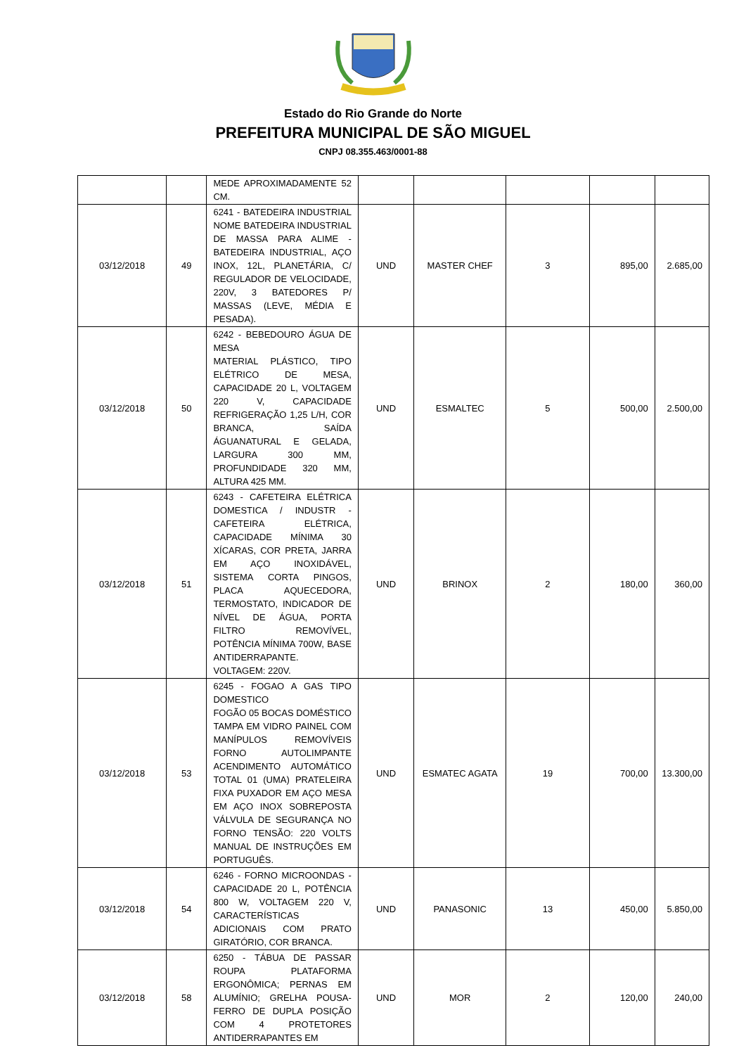Estado do Rio Grande do Norte
PREFEITURA MUNICIPAL DE SÃO MIGUEL
CNPJ 08.355.463/0001-88
| | | MEDE APROXIMADAMENTE 52 CM. | | | | | |
| 03/12/2018 | 49 | 6241 - BATEDEIRA INDUSTRIAL NOME BATEDEIRA INDUSTRIAL DE MASSA PARA ALIME - BATEDEIRA INDUSTRIAL, AÇO INOX, 12L, PLANETÁRIA, C/ REGULADOR DE VELOCIDADE, 220V, 3 BATEDORES P/ MASSAS (LEVE, MÉDIA E PESADA). | UND | MASTER CHEF | 3 | 895,00 | 2.685,00 |
| 03/12/2018 | 50 | 6242 - BEBEDOURO ÁGUA DE MESA MATERIAL PLÁSTICO, TIPO ELÉTRICO DE MESA, CAPACIDADE 20 L, VOLTAGEM 220 V, CAPACIDADE REFRIGERAÇÃO 1,25 L/H, COR BRANCA, SAÍDA ÁGUANATURAL E GELADA, LARGURA 300 MM, PROFUNDIDADE 320 MM, ALTURA 425 MM. | UND | ESMALTEC | 5 | 500,00 | 2.500,00 |
| 03/12/2018 | 51 | 6243 - CAFETEIRA ELÉTRICA DOMESTICA / INDUSTR - CAFETEIRA ELÉTRICA, CAPACIDADE MÍNIMA 30 XÍCARAS, COR PRETA, JARRA EM AÇO INOXIDÁVEL, SISTEMA CORTA PINGOS, PLACA AQUECEDORA, TERMOSTATO, INDICADOR DE NÍVEL DE ÁGUA, PORTA FILTRO REMOVÍVEL, POTÊNCIA MÍNIMA 700W, BASE ANTIDERRAPANTE. VOLTAGEM: 220V. | UND | BRINOX | 2 | 180,00 | 360,00 |
| 03/12/2018 | 53 | 6245 - FOGAO A GAS TIPO DOMESTICO FOGÃO 05 BOCAS DOMÉSTICO TAMPA EM VIDRO PAINEL COM MANÍPULOS REMOVÍVEIS FORNO AUTOLIMPANTE ACENDIMENTO AUTOMÁTICO TOTAL 01 (UMA) PRATELEIRA FIXA PUXADOR EM AÇO MESA EM AÇO INOX SOBREPOSTA VÁLVULA DE SEGURANÇA NO FORNO TENSÃO: 220 VOLTS MANUAL DE INSTRUÇÕES EM PORTUGUÊS. | UND | ESMATEC AGATA | 19 | 700,00 | 13.300,00 |
| 03/12/2018 | 54 | 6246 - FORNO MICROONDAS - CAPACIDADE 20 L, POTÊNCIA 800 W, VOLTAGEM 220 V, CARACTERÍSTICAS ADICIONAIS COM PRATO GIRATÓRIO, COR BRANCA. | UND | PANASONIC | 13 | 450,00 | 5.850,00 |
| 03/12/2018 | 58 | 6250 - TÁBUA DE PASSAR ROUPA PLATAFORMA ERGONÔMICA; PERNAS EM ALUMÍNIO; GRELHA POUSA-FERRO DE DUPLA POSIÇÃO COM 4 PROTETORES ANTIDERRAPANTES EM | UND | MOR | 2 | 120,00 | 240,00 |